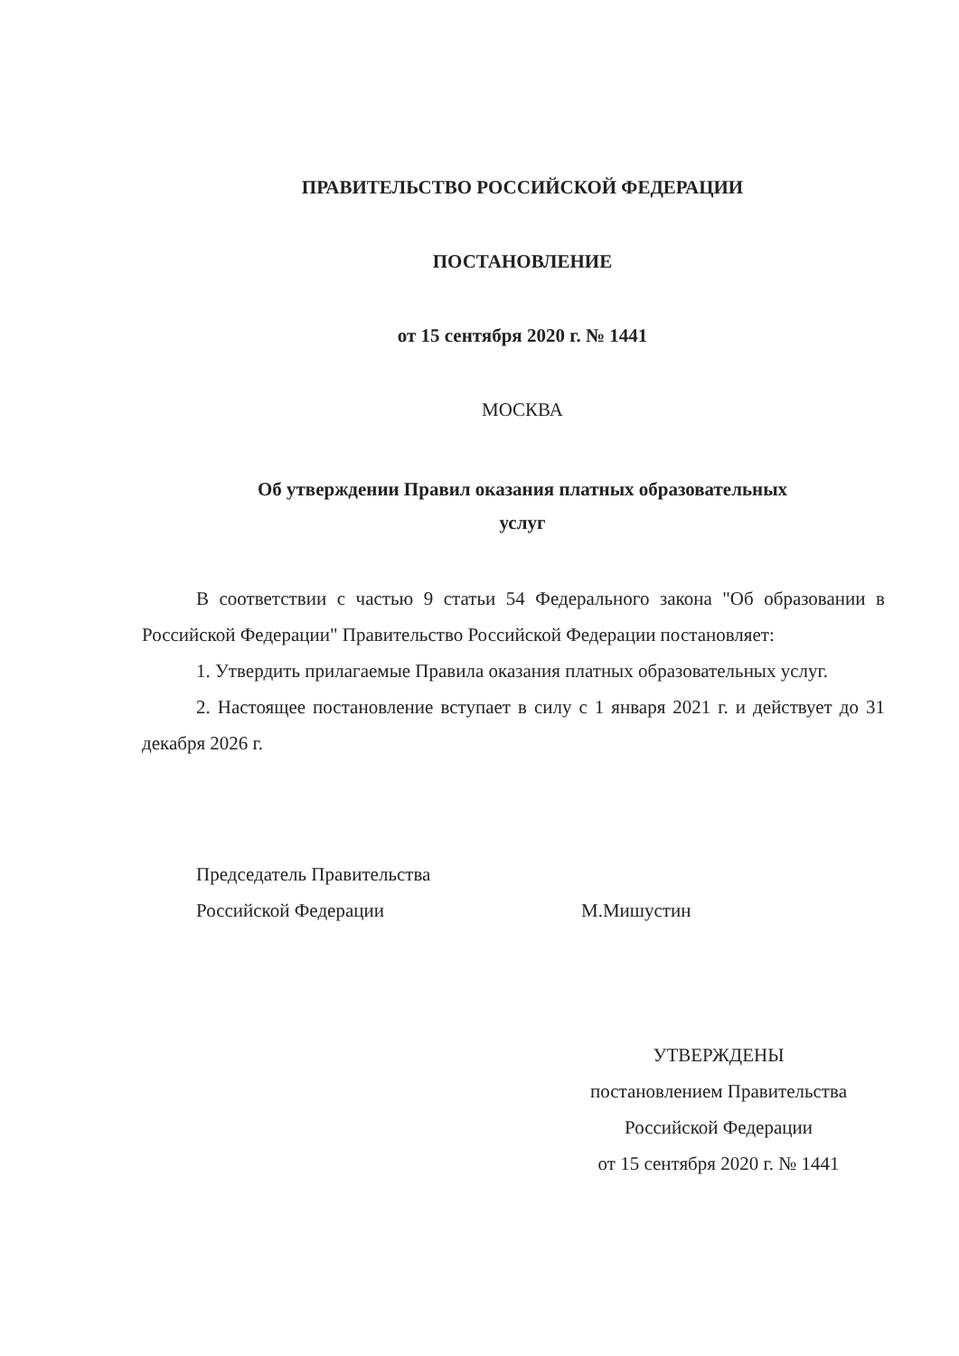ПРАВИТЕЛЬСТВО РОССИЙСКОЙ ФЕДЕРАЦИИ
ПОСТАНОВЛЕНИЕ
от 15 сентября 2020 г. № 1441
МОСКВА
Об утверждении Правил оказания платных образовательных
услуг
В соответствии с частью 9 статьи 54 Федерального закона "Об образовании в Российской Федерации" Правительство Российской Федерации постановляет:
1. Утвердить прилагаемые Правила оказания платных образовательных услуг.
2. Настоящее постановление вступает в силу с 1 января 2021 г. и действует до 31 декабря 2026 г.
Председатель Правительства
Российской Федерации
М.Мишустин
УТВЕРЖДЕНЫ
постановлением Правительства
Российской Федерации
от 15 сентября 2020 г. № 1441